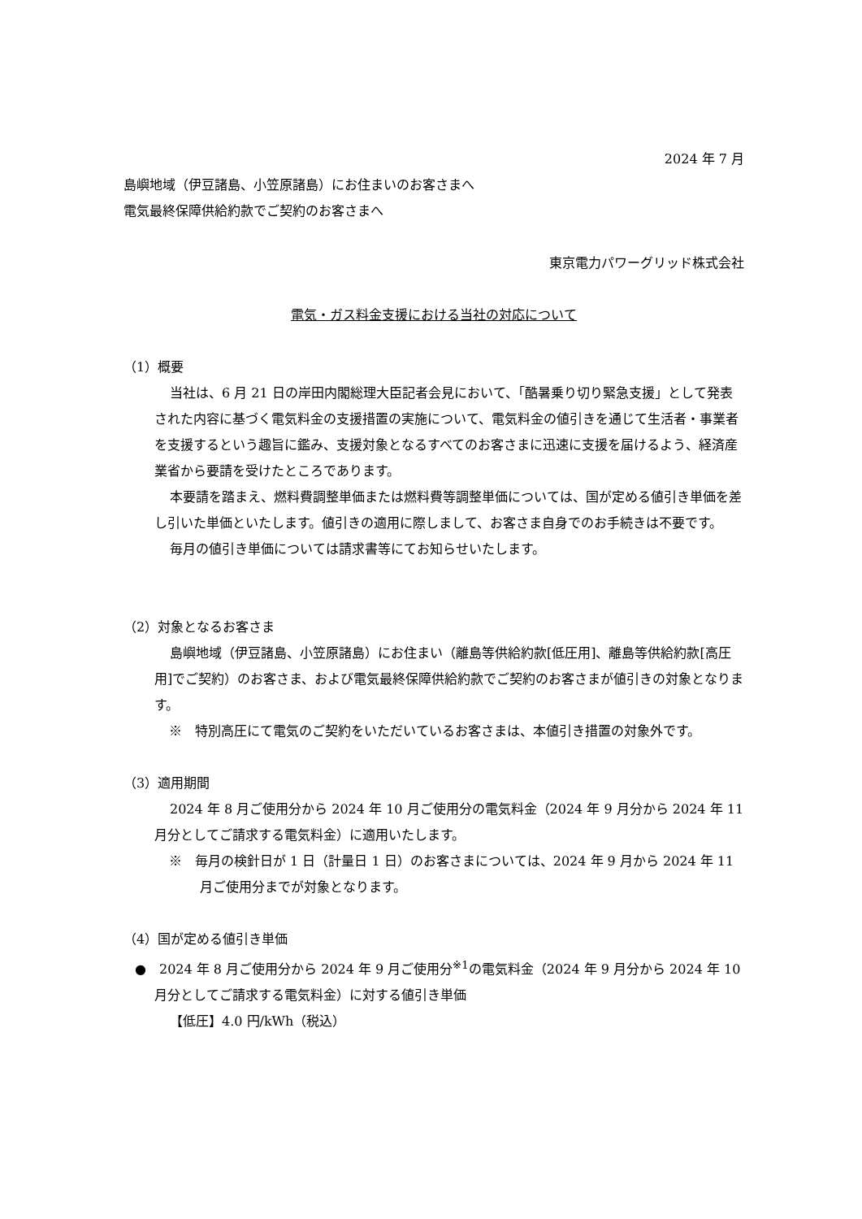2024 年 7 月
島嶼地域（伊豆諸島、小笠原諸島）にお住まいのお客さまへ
電気最終保障供給約款でご契約のお客さまへ
東京電力パワーグリッド株式会社
電気・ガス料金支援における当社の対応について
（1）概要
当社は、6 月 21 日の岸田内閣総理大臣記者会見において、「酷暑乗り切り緊急支援」として発表された内容に基づく電気料金の支援措置の実施について、電気料金の値引きを通じて生活者・事業者を支援するという趣旨に鑑み、支援対象となるすべてのお客さまに迅速に支援を届けるよう、経済産業省から要請を受けたところであります。
本要請を踏まえ、燃料費調整単価または燃料費等調整単価については、国が定める値引き単価を差し引いた単価といたします。値引きの適用に際しまして、お客さま自身でのお手続きは不要です。
毎月の値引き単価については請求書等にてお知らせいたします。
（2）対象となるお客さま
島嶼地域（伊豆諸島、小笠原諸島）にお住まい（離島等供給約款[低圧用]、離島等供給約款[高圧用]でご契約）のお客さま、および電気最終保障供給約款でご契約のお客さまが値引きの対象となります。
※　特別高圧にて電気のご契約をいただいているお客さまは、本値引き措置の対象外です。
（3）適用期間
2024 年 8 月ご使用分から 2024 年 10 月ご使用分の電気料金（2024 年 9 月分から 2024 年 11 月分としてご請求する電気料金）に適用いたします。
※　毎月の検針日が 1 日（計量日 1 日）のお客さまについては、2024 年 9 月から 2024 年 11 月ご使用分までが対象となります。
（4）国が定める値引き単価
●　2024 年 8 月ご使用分から 2024 年 9 月ご使用分<sup>※1</sup>の電気料金（2024 年 9 月分から 2024 年 10 月分としてご請求する電気料金）に対する値引き単価
【低圧】4.0 円/kWh（税込）